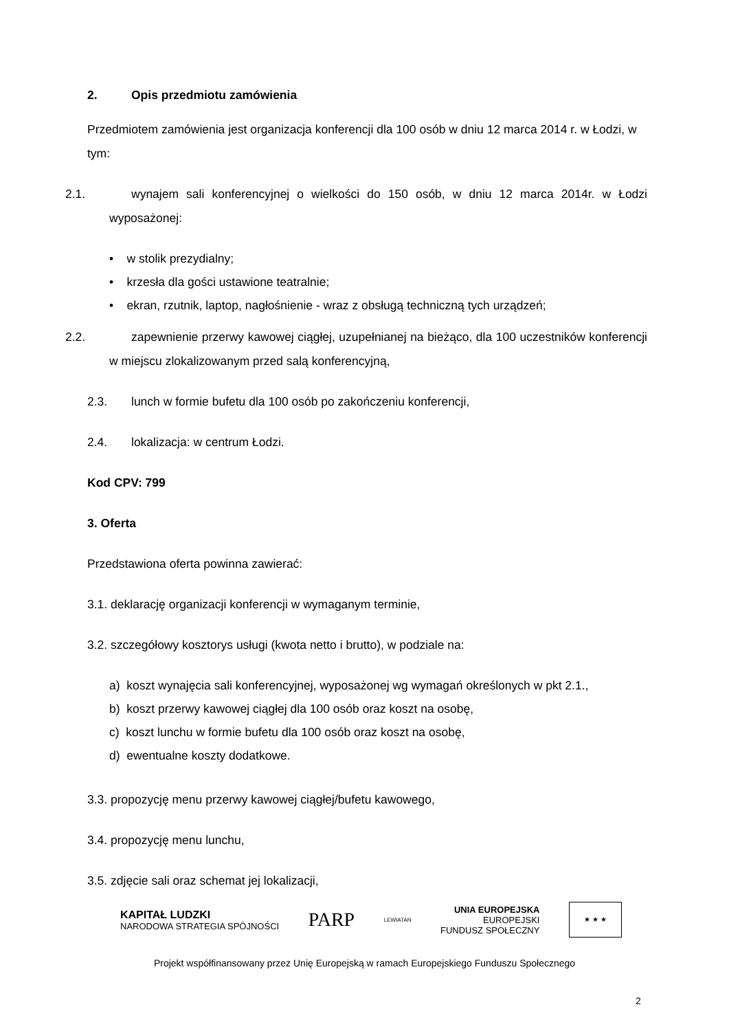2. Opis przedmiotu zamówienia
Przedmiotem zamówienia jest organizacja konferencji dla 100 osób w dniu 12 marca 2014 r. w Łodzi, w tym:
2.1. wynajem sali konferencyjnej o wielkości do 150 osób, w dniu 12 marca 2014r. w Łodzi wyposażonej:
• w stolik prezydialny;
• krzesła dla gości ustawione teatralnie;
• ekran, rzutnik, laptop, nagłośnienie - wraz z obsługą techniczną tych urządzeń;
2.2. zapewnienie przerwy kawowej ciągłej, uzupełnianej na bieżąco, dla 100 uczestników konferencji w miejscu zlokalizowanym przed salą konferencyjną,
2.3. lunch w formie bufetu dla 100 osób po zakończeniu konferencji,
2.4. lokalizacja: w centrum Łodzi.
Kod CPV: 799
3. Oferta
Przedstawiona oferta powinna zawierać:
3.1. deklarację organizacji konferencji w wymaganym terminie,
3.2. szczegółowy kosztorys usługi (kwota netto i brutto), w podziale na:
a) koszt wynajęcia sali konferencyjnej, wyposażonej wg wymagań określonych w pkt 2.1.,
b) koszt przerwy kawowej ciągłej dla 100 osób oraz koszt na osobę,
c) koszt lunchu w formie bufetu dla 100 osób oraz koszt na osobę,
d) ewentualne koszty dodatkowe.
3.3. propozycję menu przerwy kawowej ciągłej/bufetu kawowego,
3.4. propozycję menu lunchu,
3.5. zdjęcie sali oraz schemat jej lokalizacji,
KAPITAŁ LUDZKI
NARODOWA STRATEGIA SPÓJNOŚCI
PARP
LEWIATAN
UNIA EUROPEJSKA
EUROPEJSKI
FUNDUSZ SPOŁECZNY
★ ★ ★
Projekt współfinansowany przez Unię Europejską w ramach Europejskiego Funduszu Społecznego
2